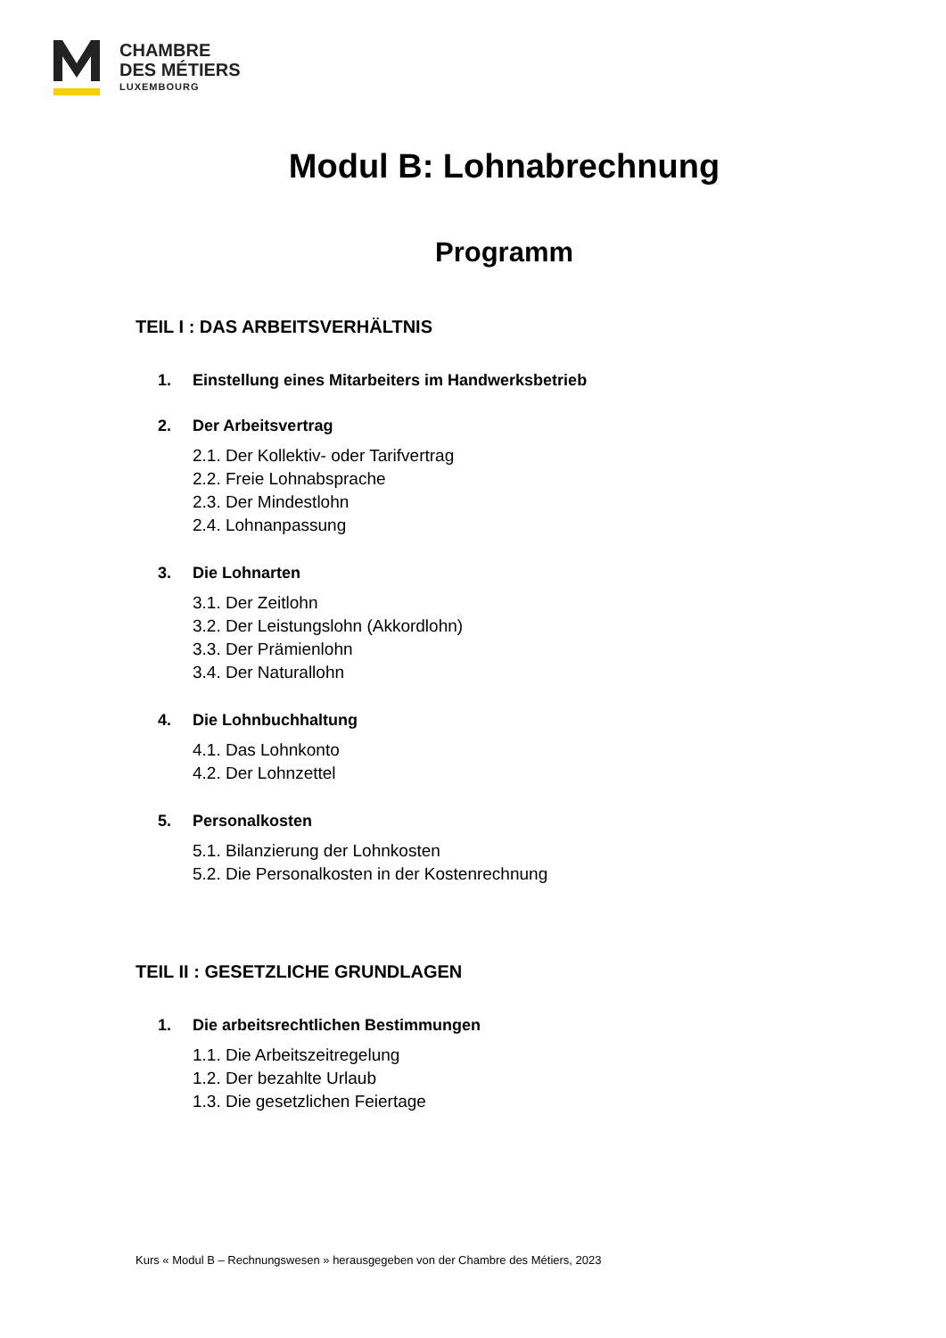CHAMBRE
DES MÉTIERS
LUXEMBOURG
Modul B: Lohnabrechnung
Programm
TEIL I : DAS ARBEITSVERHÄLTNIS
1. Einstellung eines Mitarbeiters im Handwerksbetrieb
2. Der Arbeitsvertrag
2.1. Der Kollektiv- oder Tarifvertrag
2.2. Freie Lohnabsprache
2.3. Der Mindestlohn
2.4. Lohnanpassung
3. Die Lohnarten
3.1. Der Zeitlohn
3.2. Der Leistungslohn (Akkordlohn)
3.3. Der Prämienlohn
3.4. Der Naturallohn
4. Die Lohnbuchhaltung
4.1. Das Lohnkonto
4.2. Der Lohnzettel
5. Personalkosten
5.1. Bilanzierung der Lohnkosten
5.2. Die Personalkosten in der Kostenrechnung
TEIL II : GESETZLICHE GRUNDLAGEN
1. Die arbeitsrechtlichen Bestimmungen
1.1. Die Arbeitszeitregelung
1.2. Der bezahlte Urlaub
1.3. Die gesetzlichen Feiertage
Kurs « Modul B – Rechnungswesen » herausgegeben von der Chambre des Métiers, 2023